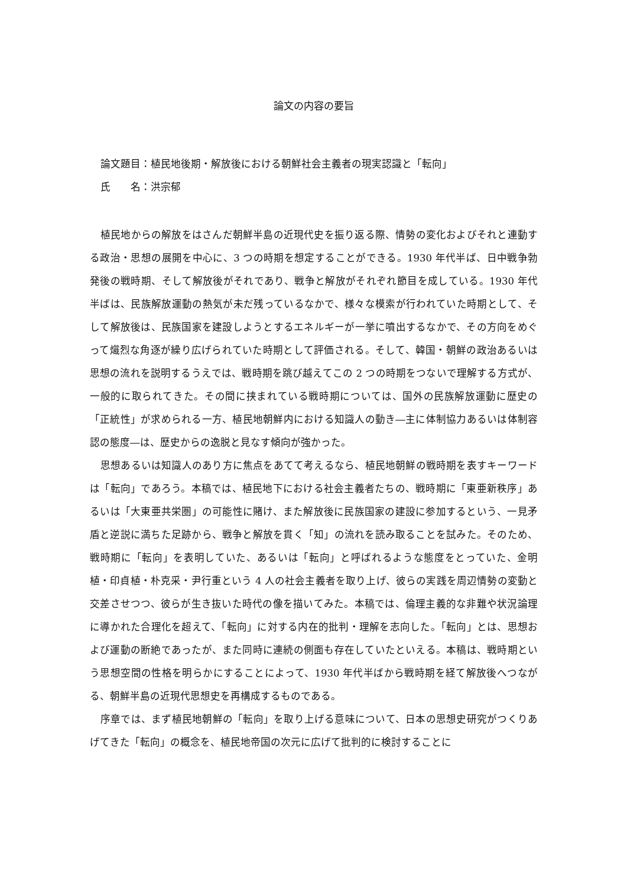論文の内容の要旨
論文題目：植民地後期・解放後における朝鮮社会主義者の現実認識と「転向」
氏　　名：洪宗郁
植民地からの解放をはさんだ朝鮮半島の近現代史を振り返る際、情勢の変化およびそれと連動する政治・思想の展開を中心に、3 つの時期を想定することができる。1930 年代半ば、日中戦争勃発後の戦時期、そして解放後がそれであり、戦争と解放がそれぞれ節目を成している。1930 年代半ばは、民族解放運動の熱気が未だ残っているなかで、様々な模索が行われていた時期として、そして解放後は、民族国家を建設しようとするエネルギーが一挙に噴出するなかで、その方向をめぐって熾烈な角逐が繰り広げられていた時期として評価される。そして、韓国・朝鮮の政治あるいは思想の流れを説明するうえでは、戦時期を跳び越えてこの 2 つの時期をつないで理解する方式が、一般的に取られてきた。その間に挟まれている戦時期については、国外の民族解放運動に歴史の「正統性」が求められる一方、植民地朝鮮内における知識人の動き―主に体制協力あるいは体制容認の態度―は、歴史からの逸脱と見なす傾向が強かった。
思想あるいは知識人のあり方に焦点をあてて考えるなら、植民地朝鮮の戦時期を表すキーワードは「転向」であろう。本稿では、植民地下における社会主義者たちの、戦時期に「東亜新秩序」あるいは「大東亜共栄圏」の可能性に賭け、また解放後に民族国家の建設に参加するという、一見矛盾と逆説に満ちた足跡から、戦争と解放を貫く「知」の流れを読み取ることを試みた。そのため、戦時期に「転向」を表明していた、あるいは「転向」と呼ばれるような態度をとっていた、金明植・印貞植・朴克采・尹行重という 4 人の社会主義者を取り上げ、彼らの実践を周辺情勢の変動と交差させつつ、彼らが生き抜いた時代の像を描いてみた。本稿では、倫理主義的な非難や状況論理に導かれた合理化を超えて、「転向」に対する内在的批判・理解を志向した。「転向」とは、思想および運動の断絶であったが、また同時に連続の側面も存在していたといえる。本稿は、戦時期という思想空間の性格を明らかにすることによって、1930 年代半ばから戦時期を経て解放後へつながる、朝鮮半島の近現代思想史を再構成するものである。
序章では、まず植民地朝鮮の「転向」を取り上げる意味について、日本の思想史研究がつくりあげてきた「転向」の概念を、植民地帝国の次元に広げて批判的に検討することに